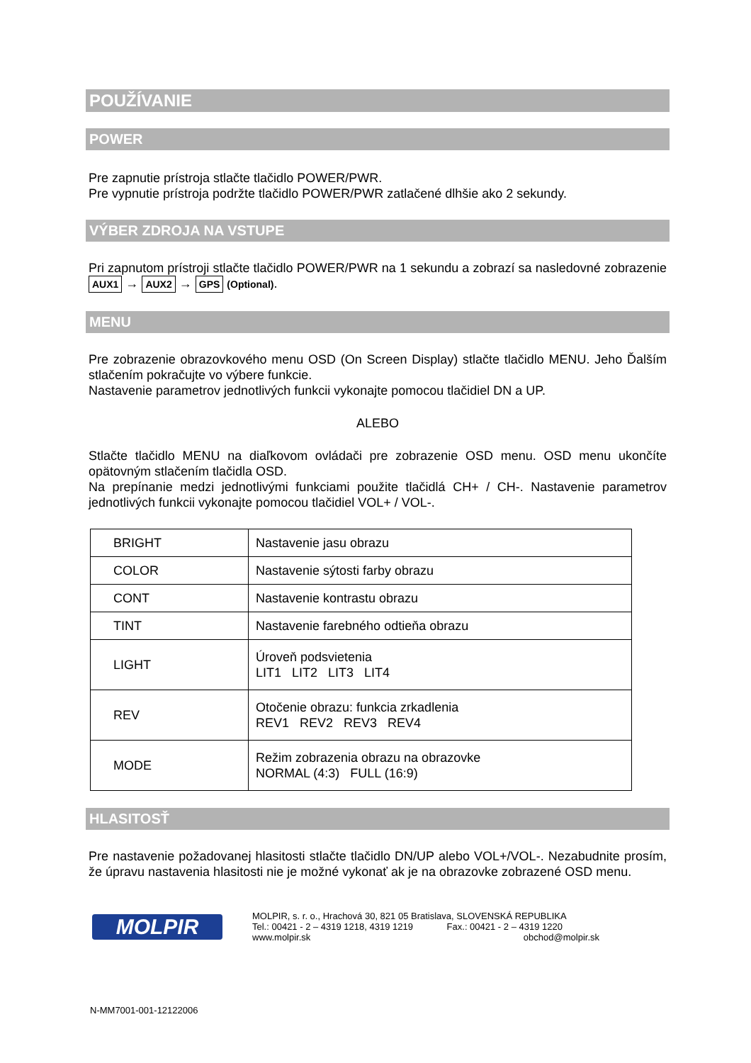POUŽÍVANIE
POWER
Pre zapnutie prístroja stlačte tlačidlo POWER/PWR.
Pre vypnutie prístroja podržte tlačidlo POWER/PWR zatlačené dlhšie ako 2 sekundy.
VÝBER ZDROJA NA VSTUPE
Pri zapnutom prístroji stlačte tlačidlo POWER/PWR na 1 sekundu a zobrazí sa nasledovné zobrazenie AUX1 → AUX2 → GPS (Optional).
MENU
Pre zobrazenie obrazovkového menu OSD (On Screen Display) stlačte tlačidlo MENU. Jeho Ďalším stlačením pokračujte vo výbere funkcie.
Nastavenie parametrov jednotlivých funkcii vykonajte pomocou tlačidiel DN a UP.
ALEBO
Stlačte tlačidlo MENU na diaľkovom ovládači pre zobrazenie OSD menu. OSD menu ukončíte opätovným stlačením tlačidla OSD.
Na prepínanie medzi jednotlivými funkciami použite tlačidlá CH+ / CH-. Nastavenie parametrov jednotlivých funkcii vykonajte pomocou tlačidiel VOL+ / VOL-.
| BRIGHT | Nastavenie jasu obrazu |
| COLOR | Nastavenie sýtosti farby obrazu |
| CONT | Nastavenie kontrastu obrazu |
| TINT | Nastavenie farebného odtieňa obrazu |
| LIGHT | Úroveň podsvietenia LIT1 LIT2 LIT3 LIT4 |
| REV | Otočenie obrazu: funkcia zrkadlenia REV1 REV2 REV3 REV4 |
| MODE | Režim zobrazenia obrazu na obrazovke NORMAL (4:3) FULL (16:9) |
HLASITOSŤ
Pre nastavenie požadovanej hlasitosti stlačte tlačidlo DN/UP alebo VOL+/VOL-. Nezabudnite prosím, že úpravu nastavenia hlasitosti nie je možné vykonať ak je na obrazovke zobrazené OSD menu.
MOLPIR
MOLPIR, s. r. o., Hrachová 30, 821 05 Bratislava, SLOVENSKÁ REPUBLIKA
Tel.: 00421 - 2 – 4319 1218, 4319 1219 Fax.: 00421 - 2 – 4319 1220
www.molpir.sk obchod@molpir.sk
N-MM7001-001-12122006